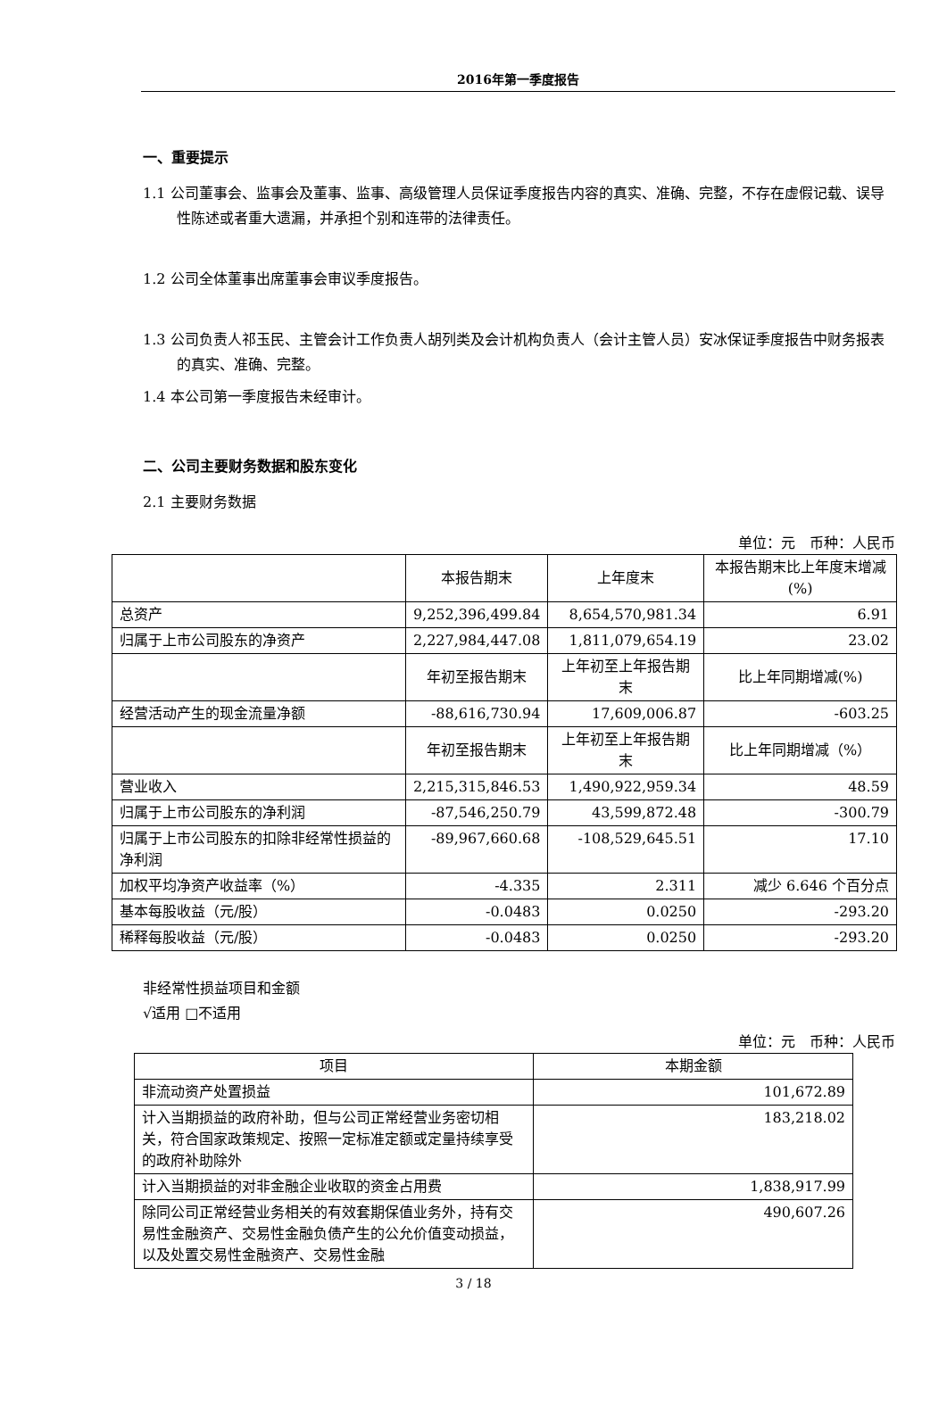2016年第一季度报告
一、重要提示
1.1 公司董事会、监事会及董事、监事、高级管理人员保证季度报告内容的真实、准确、完整，不存在虚假记载、误导性陈述或者重大遗漏，并承担个别和连带的法律责任。
1.2 公司全体董事出席董事会审议季度报告。
1.3 公司负责人祁玉民、主管会计工作负责人胡列类及会计机构负责人（会计主管人员）安冰保证季度报告中财务报表的真实、准确、完整。
1.4 本公司第一季度报告未经审计。
二、公司主要财务数据和股东变化
2.1 主要财务数据
单位：元　币种：人民币
| | 本报告期末 | 上年度末 | 本报告期末比上年度末增减(%) |
| 总资产 | 9,252,396,499.84 | 8,654,570,981.34 | 6.91 |
| 归属于上市公司股东的净资产 | 2,227,984,447.08 | 1,811,079,654.19 | 23.02 |
| | 年初至报告期末 | 上年初至上年报告期末 | 比上年同期增减(%) |
| 经营活动产生的现金流量净额 | -88,616,730.94 | 17,609,006.87 | -603.25 |
| | 年初至报告期末 | 上年初至上年报告期末 | 比上年同期增减（%） |
| 营业收入 | 2,215,315,846.53 | 1,490,922,959.34 | 48.59 |
| 归属于上市公司股东的净利润 | -87,546,250.79 | 43,599,872.48 | -300.79 |
| 归属于上市公司股东的扣除非经常性损益的净利润 | -89,967,660.68 | -108,529,645.51 | 17.10 |
| 加权平均净资产收益率（%） | -4.335 | 2.311 | 减少 6.646 个百分点 |
| 基本每股收益（元/股） | -0.0483 | 0.0250 | -293.20 |
| 稀释每股收益（元/股） | -0.0483 | 0.0250 | -293.20 |
非经常性损益项目和金额
√适用 □不适用
单位：元　币种：人民币
| 项目 | 本期金额 |
| 非流动资产处置损益 | 101,672.89 |
| 计入当期损益的政府补助，但与公司正常经营业务密切相关，符合国家政策规定、按照一定标准定额或定量持续享受的政府补助除外 | 183,218.02 |
| 计入当期损益的对非金融企业收取的资金占用费 | 1,838,917.99 |
| 除同公司正常经营业务相关的有效套期保值业务外，持有交易性金融资产、交易性金融负债产生的公允价值变动损益，以及处置交易性金融资产、交易性金融 | 490,607.26 |
3 / 18